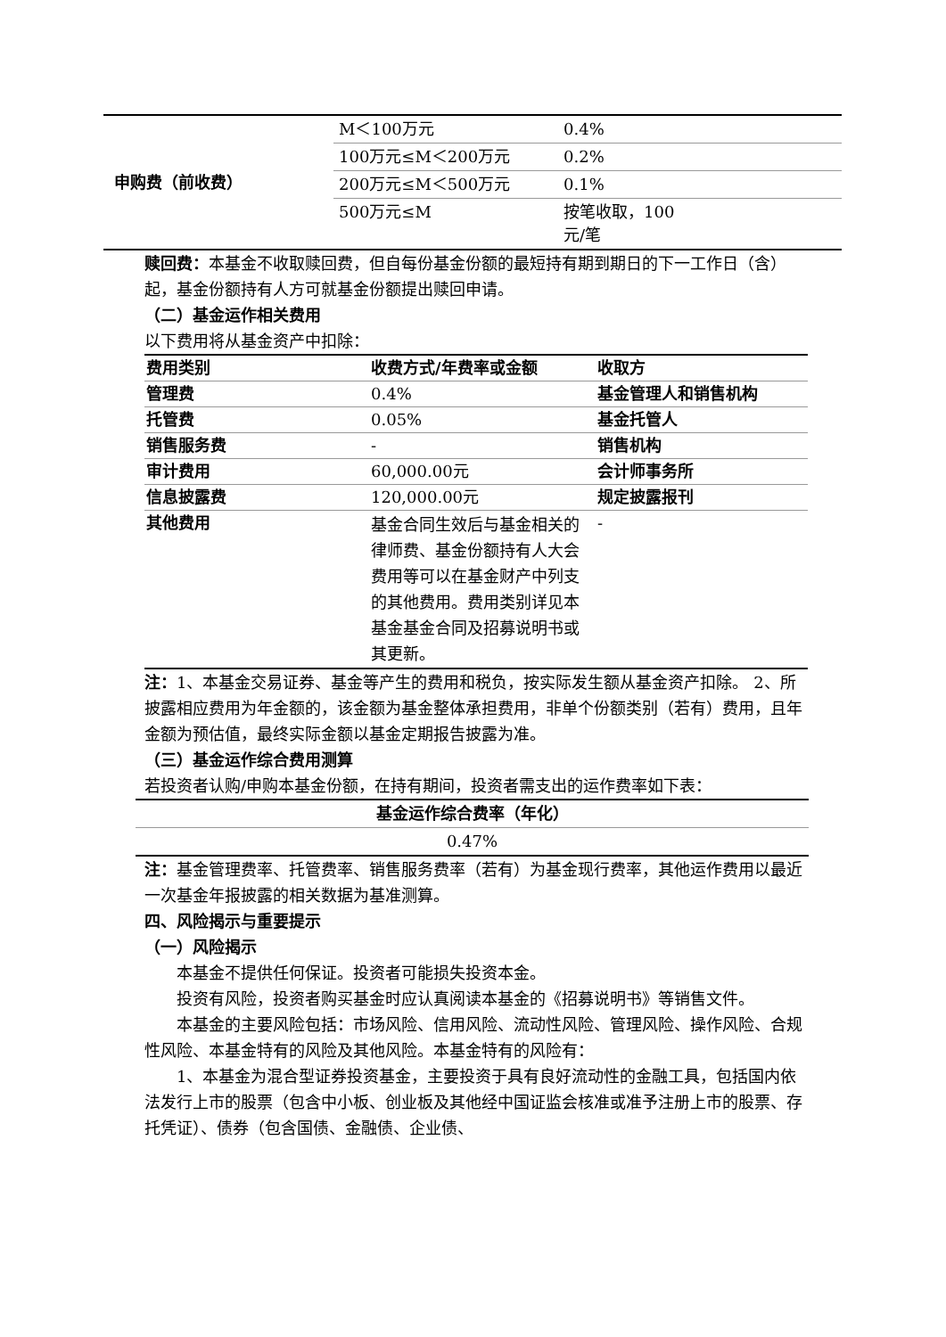| 申购费（前收费） | M＜100万元 | 0.4% |
| | 100万元≤M＜200万元 | 0.2% |
| | 200万元≤M＜500万元 | 0.1% |
| | 500万元≤M | 按笔收取，100 元/笔 |
赎回费：本基金不收取赎回费，但自每份基金份额的最短持有期到期日的下一工作日（含）起，基金份额持有人方可就基金份额提出赎回申请。
（二）基金运作相关费用
以下费用将从基金资产中扣除：
| 费用类别 | 收费方式/年费率或金额 | 收取方 |
| --- | --- | --- |
| 管理费 | 0.4% | 基金管理人和销售机构 |
| 托管费 | 0.05% | 基金托管人 |
| 销售服务费 | - | 销售机构 |
| 审计费用 | 60,000.00元 | 会计师事务所 |
| 信息披露费 | 120,000.00元 | 规定披露报刊 |
| 其他费用 | 基金合同生效后与基金相关的律师费、基金份额持有人大会费用等可以在基金财产中列支的其他费用。费用类别详见本基金基金合同及招募说明书或其更新。 | - |
注：1、本基金交易证券、基金等产生的费用和税负，按实际发生额从基金资产扣除。 2、所披露相应费用为年金额的，该金额为基金整体承担费用，非单个份额类别（若有）费用，且年金额为预估值，最终实际金额以基金定期报告披露为准。
（三）基金运作综合费用测算
若投资者认购/申购本基金份额，在持有期间，投资者需支出的运作费率如下表：
| 基金运作综合费率（年化） |
| --- |
| 0.47% |
注：基金管理费率、托管费率、销售服务费率（若有）为基金现行费率，其他运作费用以最近一次基金年报披露的相关数据为基准测算。
四、风险揭示与重要提示
（一）风险揭示
本基金不提供任何保证。投资者可能损失投资本金。
投资有风险，投资者购买基金时应认真阅读本基金的《招募说明书》等销售文件。
本基金的主要风险包括：市场风险、信用风险、流动性风险、管理风险、操作风险、合规性风险、本基金特有的风险及其他风险。本基金特有的风险有：
1、本基金为混合型证券投资基金，主要投资于具有良好流动性的金融工具，包括国内依法发行上市的股票（包含中小板、创业板及其他经中国证监会核准或准予注册上市的股票、存托凭证）、债券（包含国债、金融债、企业债、